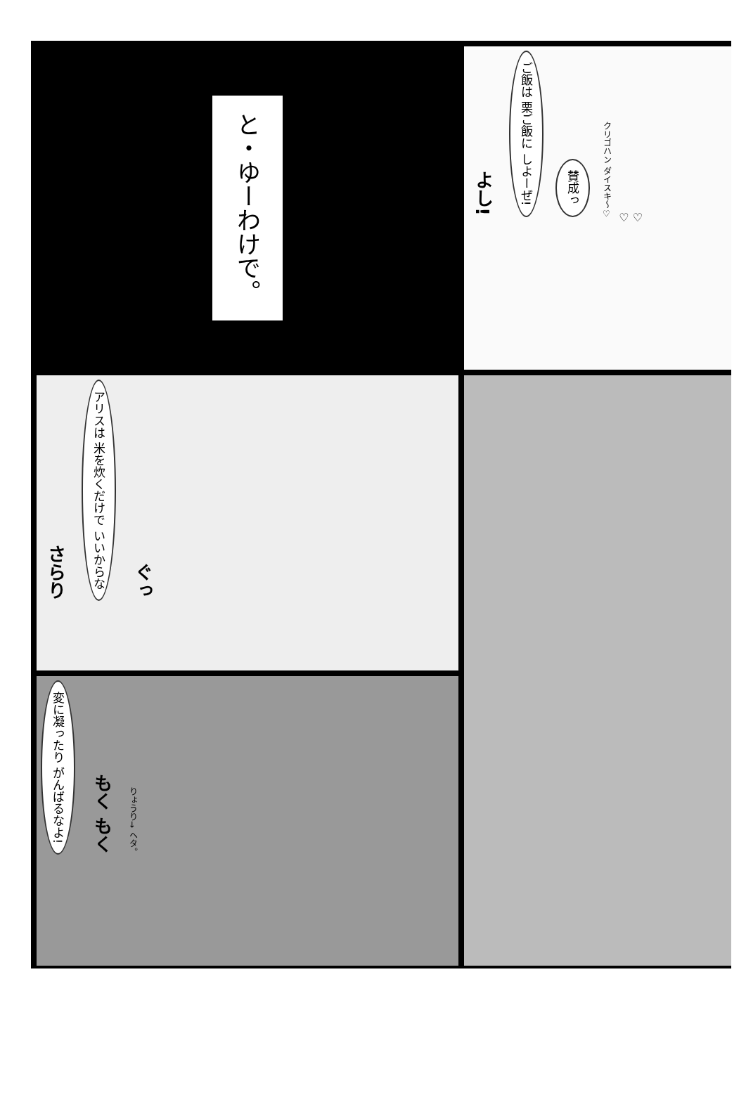と・ゆーわけで。
よし! ご飯は 栗ご飯に しよーぜ! 賛成っ クリゴハン ダイスキ〜♡ ♡ ♡
さらり アリスは 米を炊くだけで いいからな ぐっ
変に凝ったり がんばるなよ! もく もく りょうり→ ヘタ。